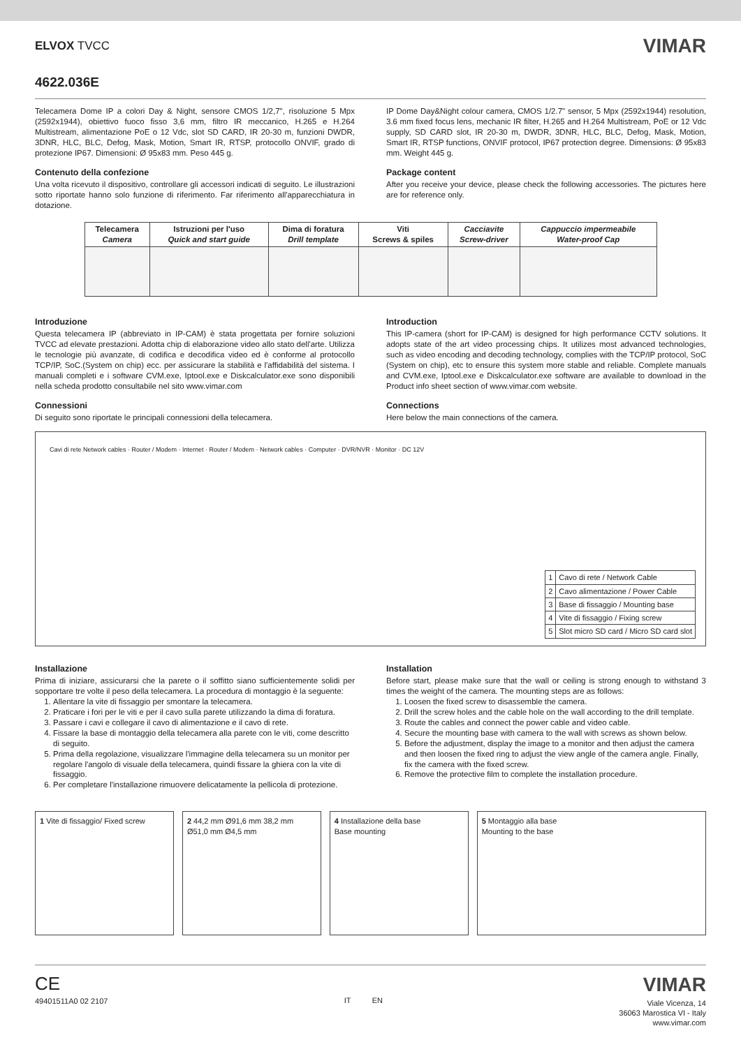ELVOX TVCC
VIMAR
4622.036E
Telecamera Dome IP a colori Day & Night, sensore CMOS 1/2,7", risoluzione 5 Mpx (2592x1944), obiettivo fuoco fisso 3,6 mm, filtro IR meccanico, H.265 e H.264 Multistream, alimentazione PoE o 12 Vdc, slot SD CARD, IR 20-30 m, funzioni DWDR, 3DNR, HLC, BLC, Defog, Mask, Motion, Smart IR, RTSP, protocollo ONVIF, grado di protezione IP67. Dimensioni: Ø 95x83 mm. Peso 445 g.
Contenuto della confezione
Una volta ricevuto il dispositivo, controllare gli accessori indicati di seguito. Le illustrazioni sotto riportate hanno solo funzione di riferimento. Far riferimento all'apparecchiatura in dotazione.
IP Dome Day&Night colour camera, CMOS 1/2.7" sensor, 5 Mpx (2592x1944) resolution, 3.6 mm fixed focus lens, mechanic IR filter, H.265 and H.264 Multistream, PoE or 12 Vdc supply, SD CARD slot, IR 20-30 m, DWDR, 3DNR, HLC, BLC, Defog, Mask, Motion, Smart IR, RTSP functions, ONVIF protocol, IP67 protection degree. Dimensions: Ø 95x83 mm. Weight 445 g.
Package content
After you receive your device, please check the following accessories. The pictures here are for reference only.
| Telecamera Camera | Istruzioni per l'uso Quick and start guide | Dima di foratura Drill template | Viti Screws & spiles | Cacciavite Screw-driver | Cappuccio impermeabile Water-proof Cap |
| --- | --- | --- | --- | --- | --- |
Introduzione
Questa telecamera IP (abbreviato in IP-CAM) è stata progettata per fornire soluzioni TVCC ad elevate prestazioni. Adotta chip di elaborazione video allo stato dell'arte. Utilizza le tecnologie più avanzate, di codifica e decodifica video ed è conforme al protocollo TCP/IP, SoC.(System on chip) ecc. per assicurare la stabilità e l'affidabilità del sistema. I manuali completi e i software CVM.exe, Iptool.exe e Diskcalculator.exe sono disponibili nella scheda prodotto consultabile nel sito www.vimar.com
Connessioni
Di seguito sono riportate le principali connessioni della telecamera.
Introduction
This IP-camera (short for IP-CAM) is designed for high performance CCTV solutions. It adopts state of the art video processing chips. It utilizes most advanced technologies, such as video encoding and decoding technology, complies with the TCP/IP protocol, SoC (System on chip), etc to ensure this system more stable and reliable. Complete manuals and CVM.exe, Iptool.exe e Diskcalculator.exe software are available to download in the Product info sheet section of www.vimar.com website.
Connections
Here below the main connections of the camera.
Cavi di rete Network cables · Router / Modem · Internet · Router / Modem · Network cables · Computer · DVR/NVR · Monitor · DC 12V
| 1 | Cavo di rete / Network Cable |
| 2 | Cavo alimentazione / Power Cable |
| 3 | Base di fissaggio / Mounting base |
| 4 | Vite di fissaggio / Fixing screw |
| 5 | Slot micro SD card / Micro SD card slot |
Installazione
Prima di iniziare, assicurarsi che la parete o il soffitto siano sufficientemente solidi per sopportare tre volte il peso della telecamera. La procedura di montaggio è la seguente:
1. Allentare la vite di fissaggio per smontare la telecamera.
2. Praticare i fori per le viti e per il cavo sulla parete utilizzando la dima di foratura.
3. Passare i cavi e collegare il cavo di alimentazione e il cavo di rete.
4. Fissare la base di montaggio della telecamera alla parete con le viti, come descritto di seguito.
5. Prima della regolazione, visualizzare l'immagine della telecamera su un monitor per regolare l'angolo di visuale della telecamera, quindi fissare la ghiera con la vite di fissaggio.
6. Per completare l'installazione rimuovere delicatamente la pellicola di protezione.
Installation
Before start, please make sure that the wall or ceiling is strong enough to withstand 3 times the weight of the camera. The mounting steps are as follows:
1. Loosen the fixed screw to disassemble the camera.
2. Drill the screw holes and the cable hole on the wall according to the drill template.
3. Route the cables and connect the power cable and video cable.
4. Secure the mounting base with camera to the wall with screws as shown below.
5. Before the adjustment, display the image to a monitor and then adjust the camera and then loosen the fixed ring to adjust the view angle of the camera angle. Finally, fix the camera with the fixed screw.
6. Remove the protective film to complete the installation procedure.
1 Vite di fissaggio/ Fixed screw
2 44,2 mm Ø91,6 mm 38,2 mm Ø51,0 mm Ø4,5 mm
4 Installazione della base
Base mounting
5 Montaggio alla base
Mounting to the base
CE
49401511A0 02 2107
IT EN
VIMAR
Viale Vicenza, 14
36063 Marostica VI - Italy
www.vimar.com